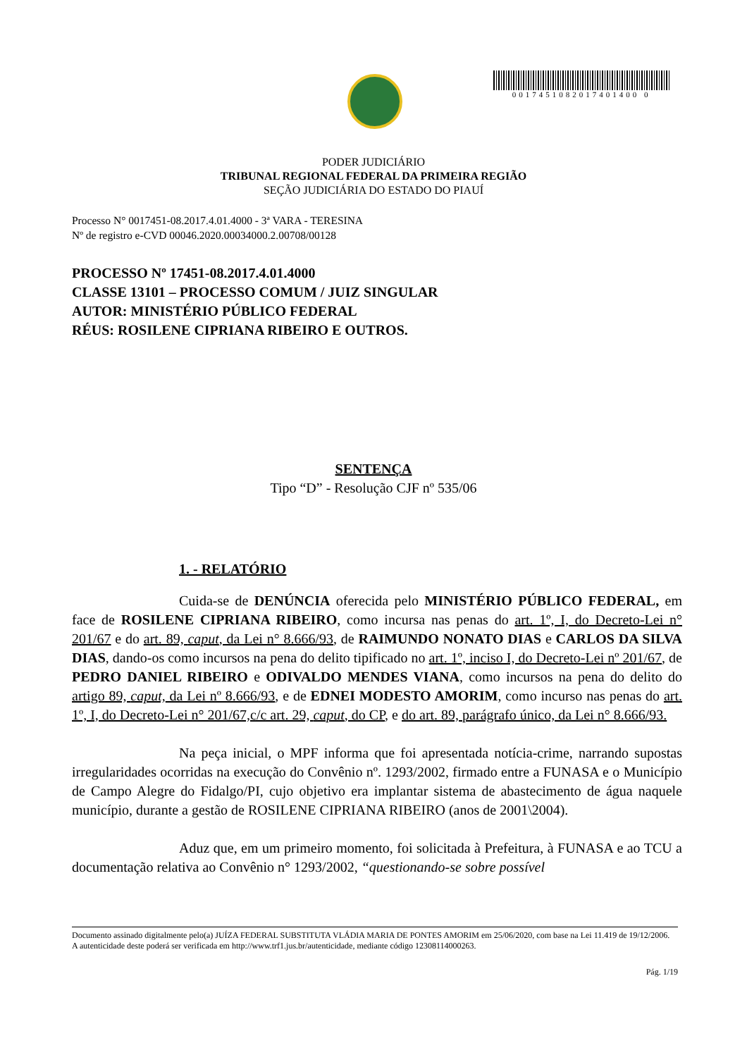0017451082017401400 0
PODER JUDICIÁRIO
TRIBUNAL REGIONAL FEDERAL DA PRIMEIRA REGIÃO
SEÇÃO JUDICIÁRIA DO ESTADO DO PIAUÍ
Processo N° 0017451-08.2017.4.01.4000 - 3ª VARA - TERESINA
Nº de registro e-CVD 00046.2020.00034000.2.00708/00128
PROCESSO Nº 17451-08.2017.4.01.4000
CLASSE 13101 – PROCESSO COMUM / JUIZ SINGULAR
AUTOR: MINISTÉRIO PÚBLICO FEDERAL
RÉUS: ROSILENE CIPRIANA RIBEIRO E OUTROS.
SENTENÇA
Tipo “D” - Resolução CJF nº 535/06
1. - RELATÓRIO
Cuida-se de DENÚNCIA oferecida pelo MINISTÉRIO PÚBLICO FEDERAL, em face de ROSILENE CIPRIANA RIBEIRO, como incursa nas penas do art. 1º, I, do Decreto-Lei n° 201/67 e do art. 89, caput, da Lei n° 8.666/93, de RAIMUNDO NONATO DIAS e CARLOS DA SILVA DIAS, dando-os como incursos na pena do delito tipificado no art. 1º, inciso I, do Decreto-Lei nº 201/67, de PEDRO DANIEL RIBEIRO e ODIVALDO MENDES VIANA, como incursos na pena do delito do artigo 89, caput, da Lei nº 8.666/93, e de EDNEI MODESTO AMORIM, como incurso nas penas do art. 1º, I, do Decreto-Lei n° 201/67,c/c art. 29, caput, do CP, e do art. 89, parágrafo único, da Lei n° 8.666/93.
Na peça inicial, o MPF informa que foi apresentada notícia-crime, narrando supostas irregularidades ocorridas na execução do Convênio nº. 1293/2002, firmado entre a FUNASA e o Município de Campo Alegre do Fidalgo/PI, cujo objetivo era implantar sistema de abastecimento de água naquele município, durante a gestão de ROSILENE CIPRIANA RIBEIRO (anos de 2001\2004).
Aduz que, em um primeiro momento, foi solicitada à Prefeitura, à FUNASA e ao TCU a documentação relativa ao Convênio n° 1293/2002, “questionando-se sobre possível
Documento assinado digitalmente pelo(a) JUÍZA FEDERAL SUBSTITUTA VLÁDIA MARIA DE PONTES AMORIM em 25/06/2020, com base na Lei 11.419 de 19/12/2006.
A autenticidade deste poderá ser verificada em http://www.trf1.jus.br/autenticidade, mediante código 12308114000263.
Pág. 1/19